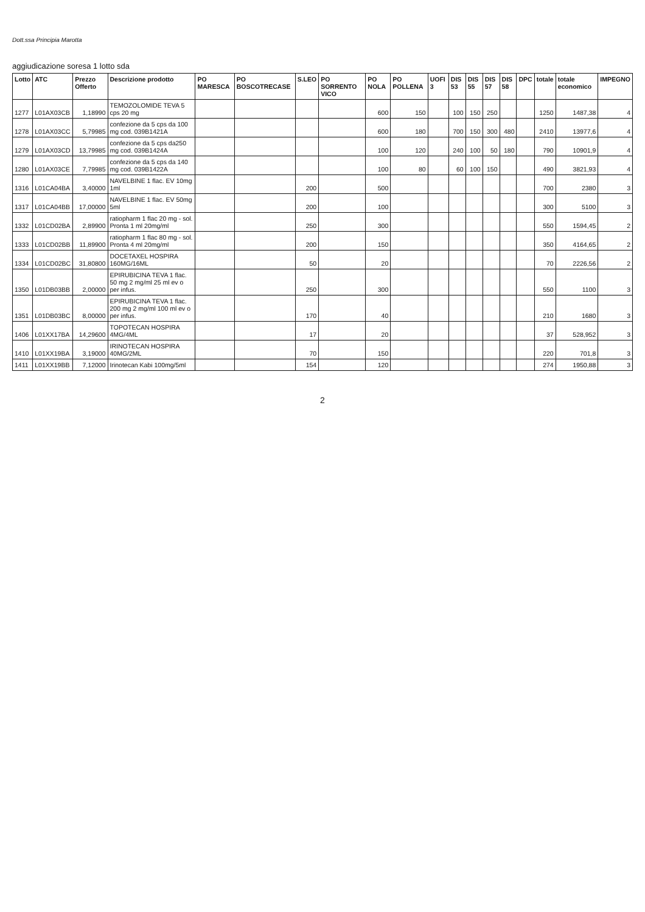Dott.ssa Principia Marotta
aggiudicazione soresa 1 lotto sda
| Lotto | ATC | Prezzo Offerto | Descrizione prodotto | PO MARESCA | PO BOSCOTRECASE | S.LEO | PO SORRENTO VICO | PO NOLA | PO POLLENA | UOFI 3 | DIS 53 | DIS 55 | DIS 57 | DIS 58 | DPC | totale | totale economico | IMPEGNO |
| --- | --- | --- | --- | --- | --- | --- | --- | --- | --- | --- | --- | --- | --- | --- | --- | --- | --- | --- |
| 1277 | L01AX03CB | 1,18990 | TEMOZOLOMIDE TEVA 5 cps 20 mg | | | | | 600 | 150 | | 100 | 150 | 250 | | | 1250 | 1487,38 | 4 |
| 1278 | L01AX03CC | 5,79985 | confezione da 5 cps da 100 mg cod. 039B1421A | | | | | 600 | 180 | | 700 | 150 | 300 | 480 | | 2410 | 13977,6 | 4 |
| 1279 | L01AX03CD | 13,79985 | confezione da 5 cps da250 mg cod. 039B1424A | | | | | 100 | 120 | | 240 | 100 | 50 | 180 | | 790 | 10901,9 | 4 |
| 1280 | L01AX03CE | 7,79985 | confezione da 5 cps da 140 mg cod. 039B1422A | | | | | 100 | 80 | | 60 | 100 | 150 | | | 490 | 3821,93 | 4 |
| 1316 | L01CA04BA | 3,40000 | NAVELBINE 1 flac. EV 10mg 1ml | | | 200 | | 500 | | | | | | | | 700 | 2380 | 3 |
| 1317 | L01CA04BB | 17,00000 | NAVELBINE 1 flac. EV 50mg 5ml | | | 200 | | 100 | | | | | | | | 300 | 5100 | 3 |
| 1332 | L01CD02BA | 2,89900 | ratiopharm 1 flac 20 mg - sol. Pronta 1 ml 20mg/ml | | | 250 | | 300 | | | | | | | | 550 | 1594,45 | 2 |
| 1333 | L01CD02BB | 11,89900 | ratiopharm 1 flac 80 mg - sol. Pronta 4 ml 20mg/ml | | | 200 | | 150 | | | | | | | | 350 | 4164,65 | 2 |
| 1334 | L01CD02BC | 31,80800 | DOCETAXEL HOSPIRA 160MG/16ML | | | 50 | | 20 | | | | | | | | 70 | 2226,56 | 2 |
| 1350 | L01DB03BB | 2,00000 | EPIRUBICINA TEVA 1 flac. 50 mg 2 mg/ml 25 ml ev o per infus. | | | 250 | | 300 | | | | | | | | 550 | 1100 | 3 |
| 1351 | L01DB03BC | 8,00000 | EPIRUBICINA TEVA 1 flac. 200 mg 2 mg/ml 100 ml ev o per infus. | | | 170 | | 40 | | | | | | | | 210 | 1680 | 3 |
| 1406 | L01XX17BA | 14,29600 | TOPOTECAN HOSPIRA 4MG/4ML | | | 17 | | 20 | | | | | | | | 37 | 528,952 | 3 |
| 1410 | L01XX19BA | 3,19000 | IRINOTECAN HOSPIRA 40MG/2ML | | | 70 | | 150 | | | | | | | | 220 | 701,8 | 3 |
| 1411 | L01XX19BB | 7,12000 | Irinotecan Kabi 100mg/5ml | | | 154 | | 120 | | | | | | | | 274 | 1950,88 | 3 |
2